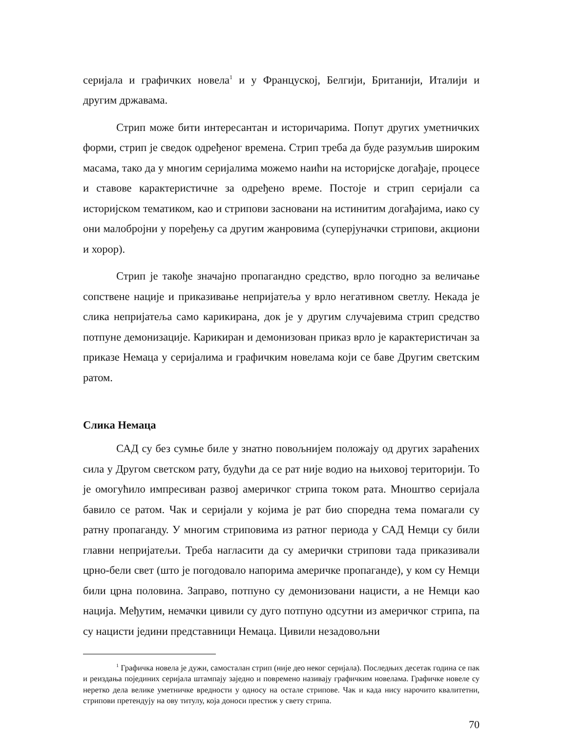серијала и графичких новела<sup>1</sup> и у Француској, Белгији, Британији, Италији и другим државама.
Стрип може бити интересантан и историчарима. Попут других уметничких форми, стрип је сведок одређеног времена. Стрип треба да буде разумљив широким масама, тако да у многим серијалима можемо наићи на историјске догађаје, процесе и ставове карактеристичне за одређено време. Постоје и стрип серијали са историјском тематиком, као и стрипови засновани на истинитим догађајима, иако су они малобројни у поређењу са другим жанровима (суперјуначки стрипови, акциони и хорор).
Стрип је такође значајно пропагандно средство, врло погодно за величање сопствене нације и приказивање непријатеља у врло негативном светлу. Некада је слика непријатеља само карикирана, док је у другим случајевима стрип средство потпуне демонизације. Карикиран и демонизован приказ врло је карактеристичан за приказе Немаца у серијалима и графичким новелама који се баве Другим светским ратом.
Слика Немаца
САД су без сумње биле у знатно повољнијем положају од других зараћених сила у Другом светском рату, будући да се рат није водио на њиховој територији. То је омогућило импресиван развој америчког стрипа током рата. Мноштво серијала бавило се ратом. Чак и серијали у којима је рат био споредна тема помагали су ратну пропаганду. У многим стриповима из ратног периода у САД Немци су били главни непријатељи. Треба нагласити да су амерички стрипови тада приказивали црно-бели свет (што је погодовало напорима америчке пропаганде), у ком су Немци били црна половина. Заправо, потпуно су демонизовани нацисти, а не Немци као нација. Међутим, немачки цивили су дуго потпуно одсутни из америчког стрипа, па су нацисти једини представници Немаца. Цивили незадовољни
<sup>1</sup> Графичка новела је дужи, самосталан стрип (није део неког серијала). Последњих десетак година се пак и реиздања појединих серијала штампају заједно и повремено називају графичким новелама. Графичке новеле су неретко дела велике уметничке вредности у односу на остале стрипове. Чак и када нису нарочито квалитетни, стрипови претендују на ову титулу, која доноси престиж у свету стрипа.
70